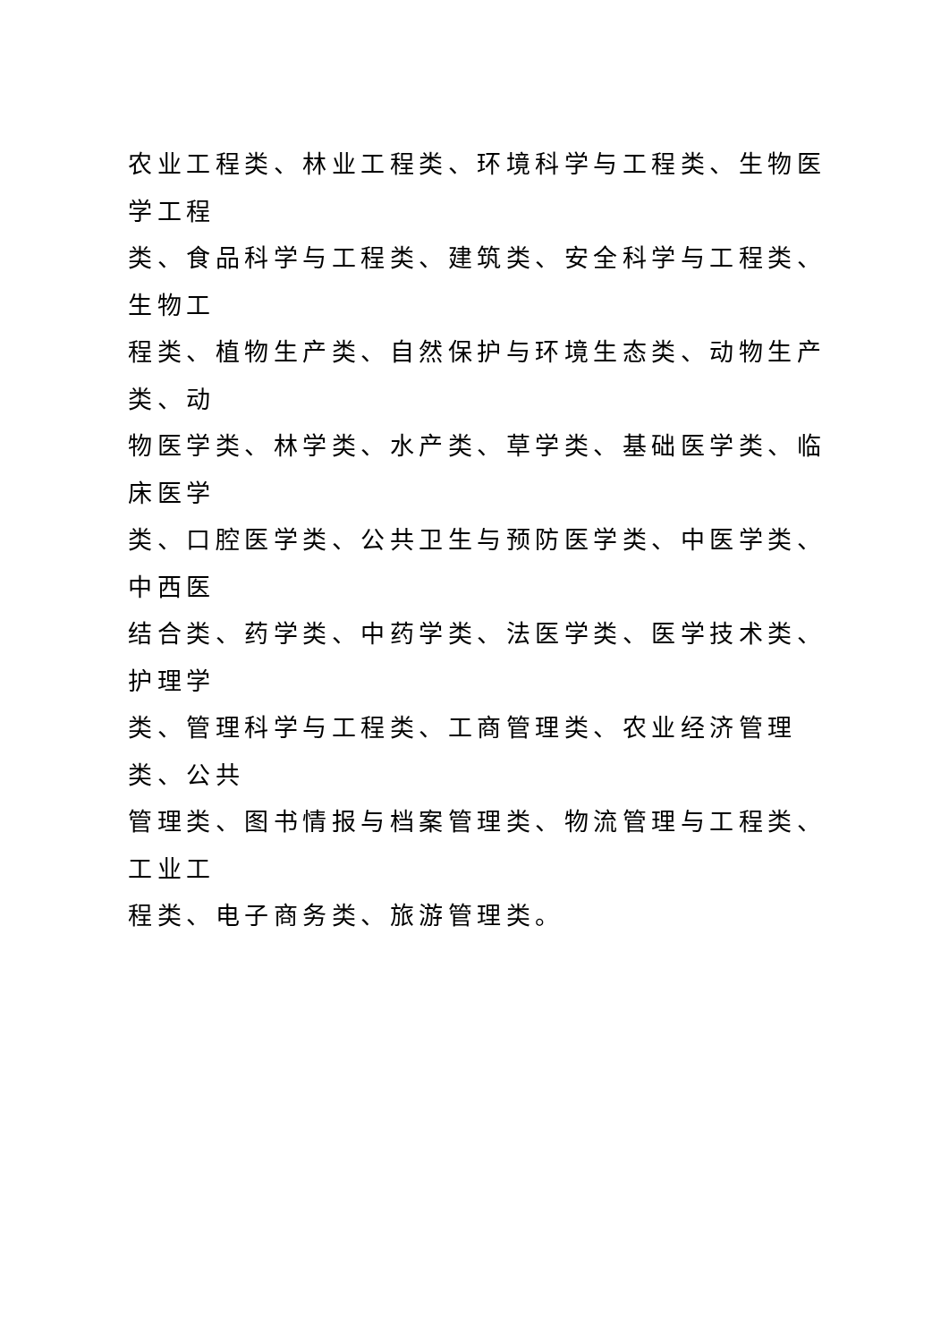农业工程类、林业工程类、环境科学与工程类、生物医学工程
类、食品科学与工程类、建筑类、安全科学与工程类、生物工
程类、植物生产类、自然保护与环境生态类、动物生产类、动
物医学类、林学类、水产类、草学类、基础医学类、临床医学
类、口腔医学类、公共卫生与预防医学类、中医学类、中西医
结合类、药学类、中药学类、法医学类、医学技术类、护理学
类、管理科学与工程类、工商管理类、农业经济管理类、公共
管理类、图书情报与档案管理类、物流管理与工程类、工业工
程类、电子商务类、旅游管理类。